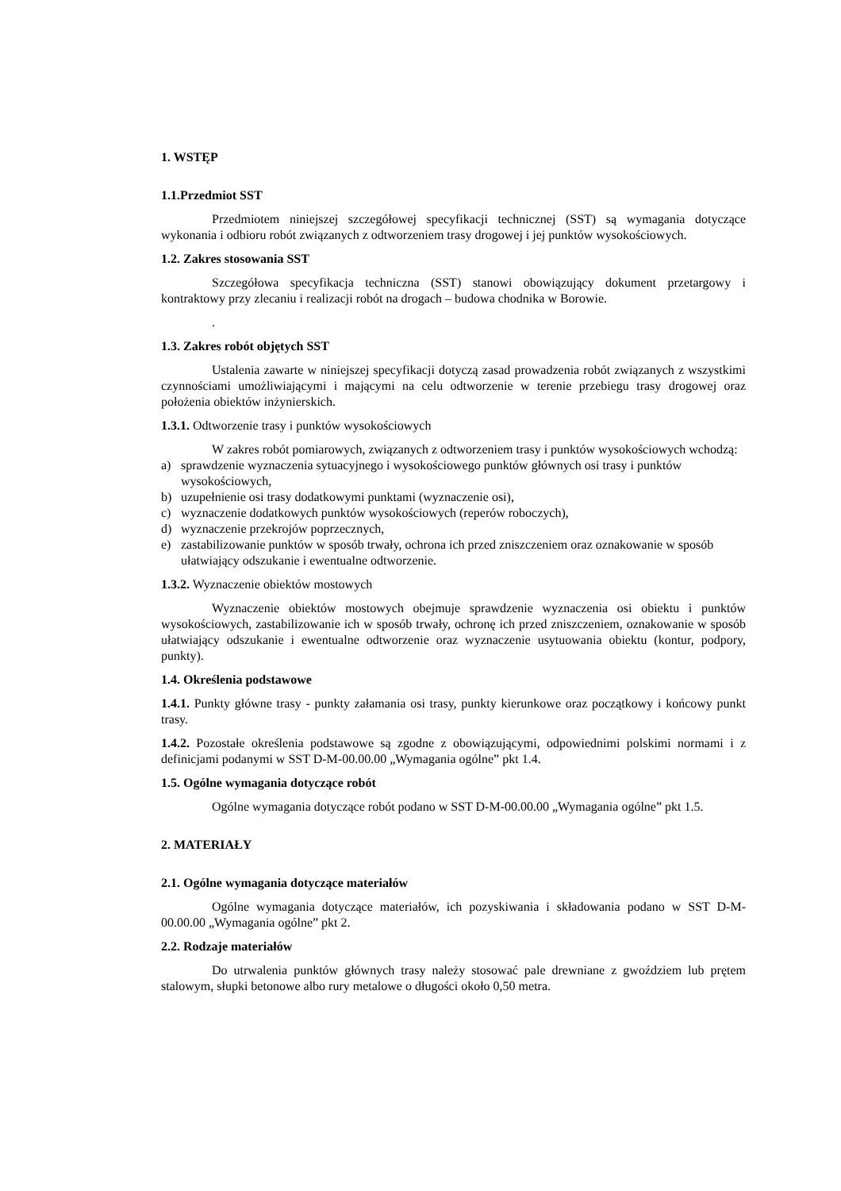1. WSTĘP
1.1.Przedmiot SST
Przedmiotem niniejszej szczegółowej specyfikacji technicznej (SST) są wymagania dotyczące wykonania i odbioru robót związanych z odtworzeniem trasy drogowej i jej punktów wysokościowych.
1.2. Zakres stosowania SST
Szczegółowa specyfikacja techniczna (SST) stanowi obowiązujący dokument przetargowy i kontraktowy przy zlecaniu i realizacji robót na drogach – budowa chodnika w Borowie.
.
1.3. Zakres robót objętych SST
Ustalenia zawarte w niniejszej specyfikacji dotyczą zasad prowadzenia robót związanych z wszystkimi czynnościami umożliwiającymi i mającymi na celu odtworzenie w terenie przebiegu trasy drogowej oraz położenia obiektów inżynierskich.
1.3.1. Odtworzenie trasy i punktów wysokościowych
W zakres robót pomiarowych, związanych z odtworzeniem trasy i punktów wysokościowych wchodzą:
a) sprawdzenie wyznaczenia sytuacyjnego i wysokościowego punktów głównych osi trasy i punktów wysokościowych,
b) uzupełnienie osi trasy dodatkowymi punktami (wyznaczenie osi),
c) wyznaczenie dodatkowych punktów wysokościowych (reperów roboczych),
d) wyznaczenie przekrojów poprzecznych,
e) zastabilizowanie punktów w sposób trwały, ochrona ich przed zniszczeniem oraz oznakowanie w sposób ułatwiający odszukanie i ewentualne odtworzenie.
1.3.2. Wyznaczenie obiektów mostowych
Wyznaczenie obiektów mostowych obejmuje sprawdzenie wyznaczenia osi obiektu i punktów wysokościowych, zastabilizowanie ich w sposób trwały, ochronę ich przed zniszczeniem, oznakowanie w sposób ułatwiający odszukanie i ewentualne odtworzenie oraz wyznaczenie usytuowania obiektu (kontur, podpory, punkty).
1.4. Określenia podstawowe
1.4.1. Punkty główne trasy - punkty załamania osi trasy, punkty kierunkowe oraz początkowy i końcowy punkt trasy.
1.4.2. Pozostałe określenia podstawowe są zgodne z obowiązującymi, odpowiednimi polskimi normami i z definicjami podanymi w SST D-M-00.00.00 „Wymagania ogólne” pkt 1.4.
1.5. Ogólne wymagania dotyczące robót
Ogólne wymagania dotyczące robót podano w SST D-M-00.00.00 „Wymagania ogólne” pkt 1.5.
2. MATERIAŁY
2.1. Ogólne wymagania dotyczące materiałów
Ogólne wymagania dotyczące materiałów, ich pozyskiwania i składowania podano w SST D-M-00.00.00 „Wymagania ogólne” pkt 2.
2.2. Rodzaje materiałów
Do utrwalenia punktów głównych trasy należy stosować pale drewniane z gwoździem lub prętem stalowym, słupki betonowe albo rury metalowe o długości około 0,50 metra.